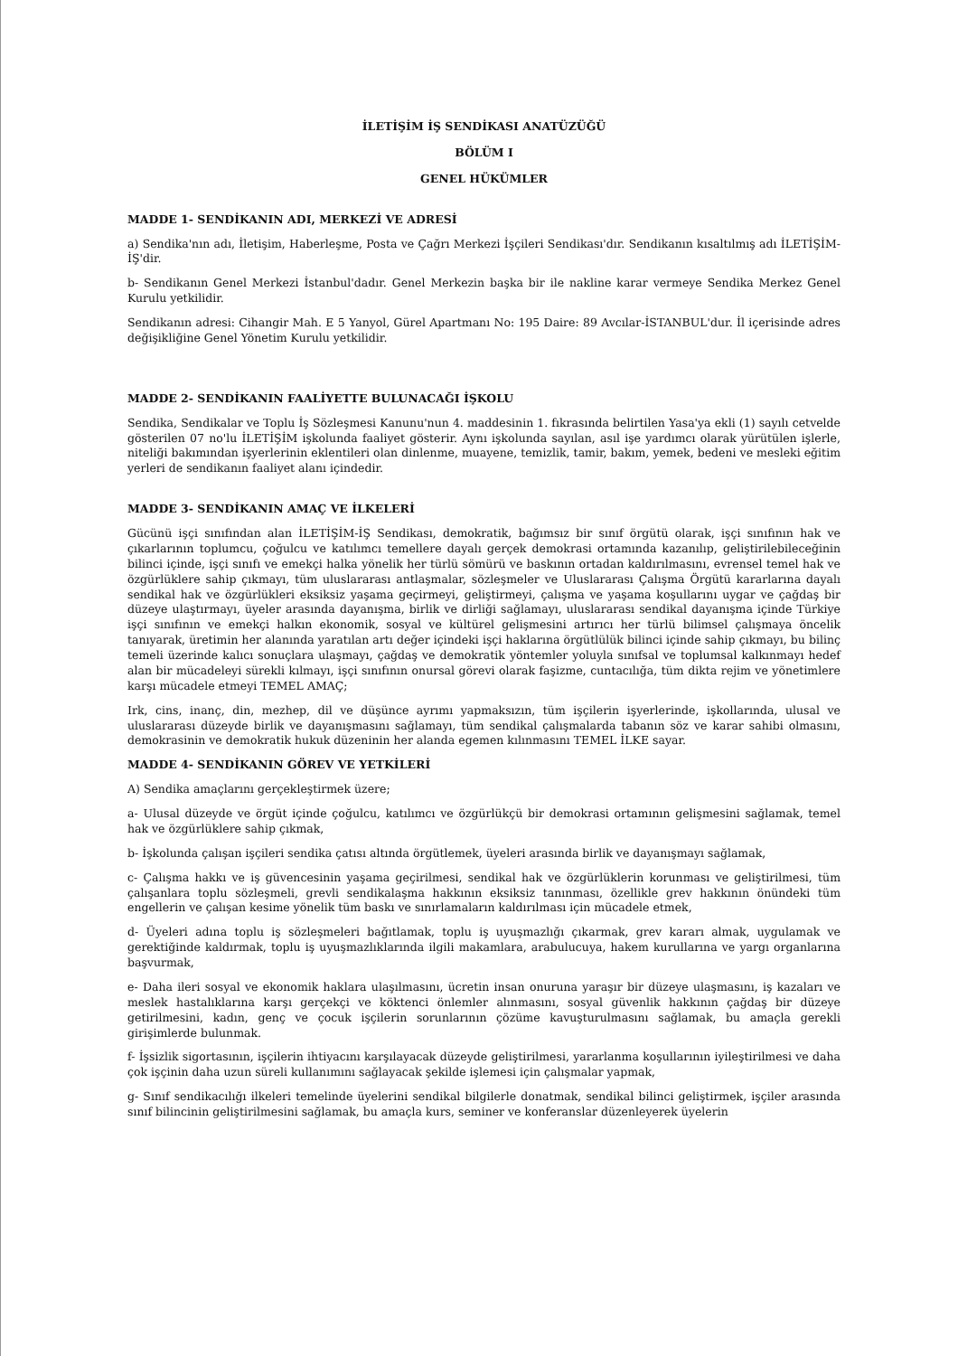İLETİŞİM İŞ SENDİKASI ANATÜZÜĞÜ
BÖLÜM I
GENEL HÜKÜMLER
MADDE 1- SENDİKANIN ADI, MERKEZİ VE ADRESİ
a) Sendika'nın adı, İletişim, Haberleşme, Posta ve Çağrı Merkezi İşçileri Sendikası'dır. Sendikanın kısaltılmış adı İLETİŞİM-İŞ'dir.
b- Sendikanın Genel Merkezi İstanbul'dadır. Genel Merkezin başka bir ile nakline karar vermeye Sendika Merkez Genel Kurulu yetkilidir.
Sendikanın adresi: Cihangir Mah. E 5 Yanyol, Gürel Apartmanı No: 195 Daire: 89 Avcılar-İSTANBUL'dur. İl içerisinde adres değişikliğine Genel Yönetim Kurulu yetkilidir.
MADDE 2- SENDİKANIN FAALİYETTE BULUNACAĞI İŞKOLU
Sendika, Sendikalar ve Toplu İş Sözleşmesi Kanunu'nun 4. maddesinin 1. fıkrasında belirtilen Yasa'ya ekli (1) sayılı cetvelde gösterilen 07 no'lu İLETİŞİM işkolunda faaliyet gösterir. Aynı işkolunda sayılan, asıl işe yardımcı olarak yürütülen işlerle, niteliği bakımından işyerlerinin eklentileri olan dinlenme, muayene, temizlik, tamir, bakım, yemek, bedeni ve mesleki eğitim yerleri de sendikanın faaliyet alanı içindedir.
MADDE 3- SENDİKANIN AMAÇ VE İLKELERİ
Gücünü işçi sınıfından alan İLETİŞİM-İŞ Sendikası, demokratik, bağımsız bir sınıf örgütü olarak, işçi sınıfının hak ve çıkarlarının toplumcu, çoğulcu ve katılımcı temellere dayalı gerçek demokrasi ortamında kazanılıp, geliştirilebileceğinin bilinci içinde, işçi sınıfı ve emekçi halka yönelik her türlü sömürü ve baskının ortadan kaldırılmasını, evrensel temel hak ve özgürlüklere sahip çıkmayı, tüm uluslararası antlaşmalar, sözleşmeler ve Uluslararası Çalışma Örgütü kararlarına dayalı sendikal hak ve özgürlükleri eksiksiz yaşama geçirmeyi, geliştirmeyi, çalışma ve yaşama koşullarını uygar ve çağdaş bir düzeye ulaştırmayı, üyeler arasında dayanışma, birlik ve dirliği sağlamayı, uluslararası sendikal dayanışma içinde Türkiye işçi sınıfının ve emekçi halkın ekonomik, sosyal ve kültürel gelişmesini artırıcı her türlü bilimsel çalışmaya öncelik tanıyarak, üretimin her alanında yaratılan artı değer içindeki işçi haklarına örgütlülük bilinci içinde sahip çıkmayı, bu bilinç temeli üzerinde kalıcı sonuçlara ulaşmayı, çağdaş ve demokratik yöntemler yoluyla sınıfsal ve toplumsal kalkınmayı hedef alan bir mücadeleyi sürekli kılmayı, işçi sınıfının onursal görevi olarak faşizme, cuntacılığa, tüm dikta rejim ve yönetimlere karşı mücadele etmeyi TEMEL AMAÇ;
Irk, cins, inanç, din, mezhep, dil ve düşünce ayrımı yapmaksızın, tüm işçilerin işyerlerinde, işkollarında, ulusal ve uluslararası düzeyde birlik ve dayanışmasını sağlamayı, tüm sendikal çalışmalarda tabanın söz ve karar sahibi olmasını, demokrasinin ve demokratik hukuk düzeninin her alanda egemen kılınmasını TEMEL İLKE sayar.
MADDE 4- SENDİKANIN GÖREV VE YETKİLERİ
A) Sendika amaçlarını gerçekleştirmek üzere;
a- Ulusal düzeyde ve örgüt içinde çoğulcu, katılımcı ve özgürlükçü bir demokrasi ortamının gelişmesini sağlamak, temel hak ve özgürlüklere sahip çıkmak,
b- İşkolunda çalışan işçileri sendika çatısı altında örgütlemek, üyeleri arasında birlik ve dayanışmayı sağlamak,
c- Çalışma hakkı ve iş güvencesinin yaşama geçirilmesi, sendikal hak ve özgürlüklerin korunması ve geliştirilmesi, tüm çalışanlara toplu sözleşmeli, grevli sendikalaşma hakkının eksiksiz tanınması, özellikle grev hakkının önündeki tüm engellerin ve çalışan kesime yönelik tüm baskı ve sınırlamaların kaldırılması için mücadele etmek,
d- Üyeleri adına toplu iş sözleşmeleri bağıtlamak, toplu iş uyuşmazlığı çıkarmak, grev kararı almak, uygulamak ve gerektiğinde kaldırmak, toplu iş uyuşmazlıklarında ilgili makamlara, arabulucuya, hakem kurullarına ve yargı organlarına başvurmak,
e- Daha ileri sosyal ve ekonomik haklara ulaşılmasını, ücretin insan onuruna yaraşır bir düzeye ulaşmasını, iş kazaları ve meslek hastalıklarına karşı gerçekçi ve köktenci önlemler alınmasını, sosyal güvenlik hakkının çağdaş bir düzeye getirilmesini, kadın, genç ve çocuk işçilerin sorunlarının çözüme kavuşturulmasını sağlamak, bu amaçla gerekli girişimlerde bulunmak.
f- İşsizlik sigortasının, işçilerin ihtiyacını karşılayacak düzeyde geliştirilmesi, yararlanma koşullarının iyileştirilmesi ve daha çok işçinin daha uzun süreli kullanımını sağlayacak şekilde işlemesi için çalışmalar yapmak,
g- Sınıf sendikacılığı ilkeleri temelinde üyelerini sendikal bilgilerle donatmak, sendikal bilinci geliştirmek, işçiler arasında sınıf bilincinin geliştirilmesini sağlamak, bu amaçla kurs, seminer ve konferanslar düzenleyerek üyelerin